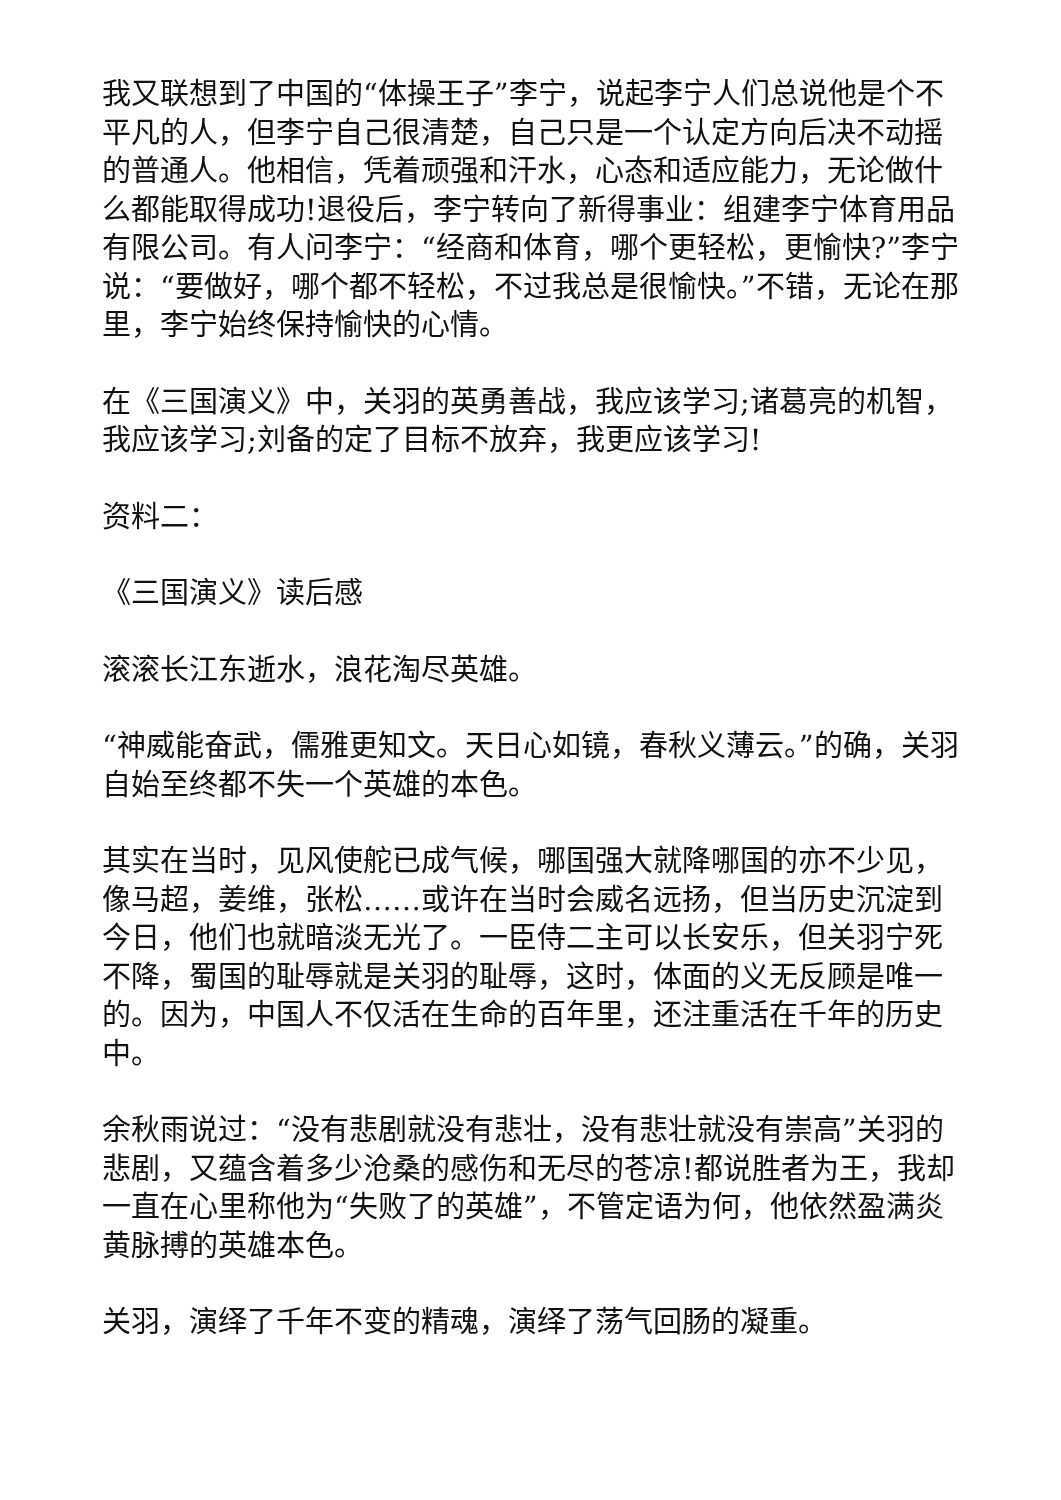我又联想到了中国的“体操王子”李宁，说起李宁人们总说他是个不平凡的人，但李宁自己很清楚，自己只是一个认定方向后决不动摇的普通人。他相信，凭着顽强和汗水，心态和适应能力，无论做什么都能取得成功!退役后，李宁转向了新得事业：组建李宁体育用品有限公司。有人问李宁：“经商和体育，哪个更轻松，更愉快?”李宁说：“要做好，哪个都不轻松，不过我总是很愉快。”不错，无论在那里，李宁始终保持愉快的心情。
在《三国演义》中，关羽的英勇善战，我应该学习;诸葛亮的机智，我应该学习;刘备的定了目标不放弃，我更应该学习!
资料二：
《三国演义》读后感
滚滚长江东逝水，浪花淘尽英雄。
“神威能奋武，儒雅更知文。天日心如镜，春秋义薄云。”的确，关羽自始至终都不失一个英雄的本色。
其实在当时，见风使舵已成气候，哪国强大就降哪国的亦不少见，像马超，姜维，张松……或许在当时会威名远扬，但当历史沉淀到今日，他们也就暗淡无光了。一臣侍二主可以长安乐，但关羽宁死不降，蜀国的耻辱就是关羽的耻辱，这时，体面的义无反顾是唯一的。因为，中国人不仅活在生命的百年里，还注重活在千年的历史中。
余秋雨说过：“没有悲剧就没有悲壮，没有悲壮就没有崇高”关羽的悲剧，又蕴含着多少沧桑的感伤和无尽的苍凉!都说胜者为王，我却一直在心里称他为“失败了的英雄”，不管定语为何，他依然盈满炎黄脉搏的英雄本色。
关羽，演绎了千年不变的精魂，演绎了荡气回肠的凝重。